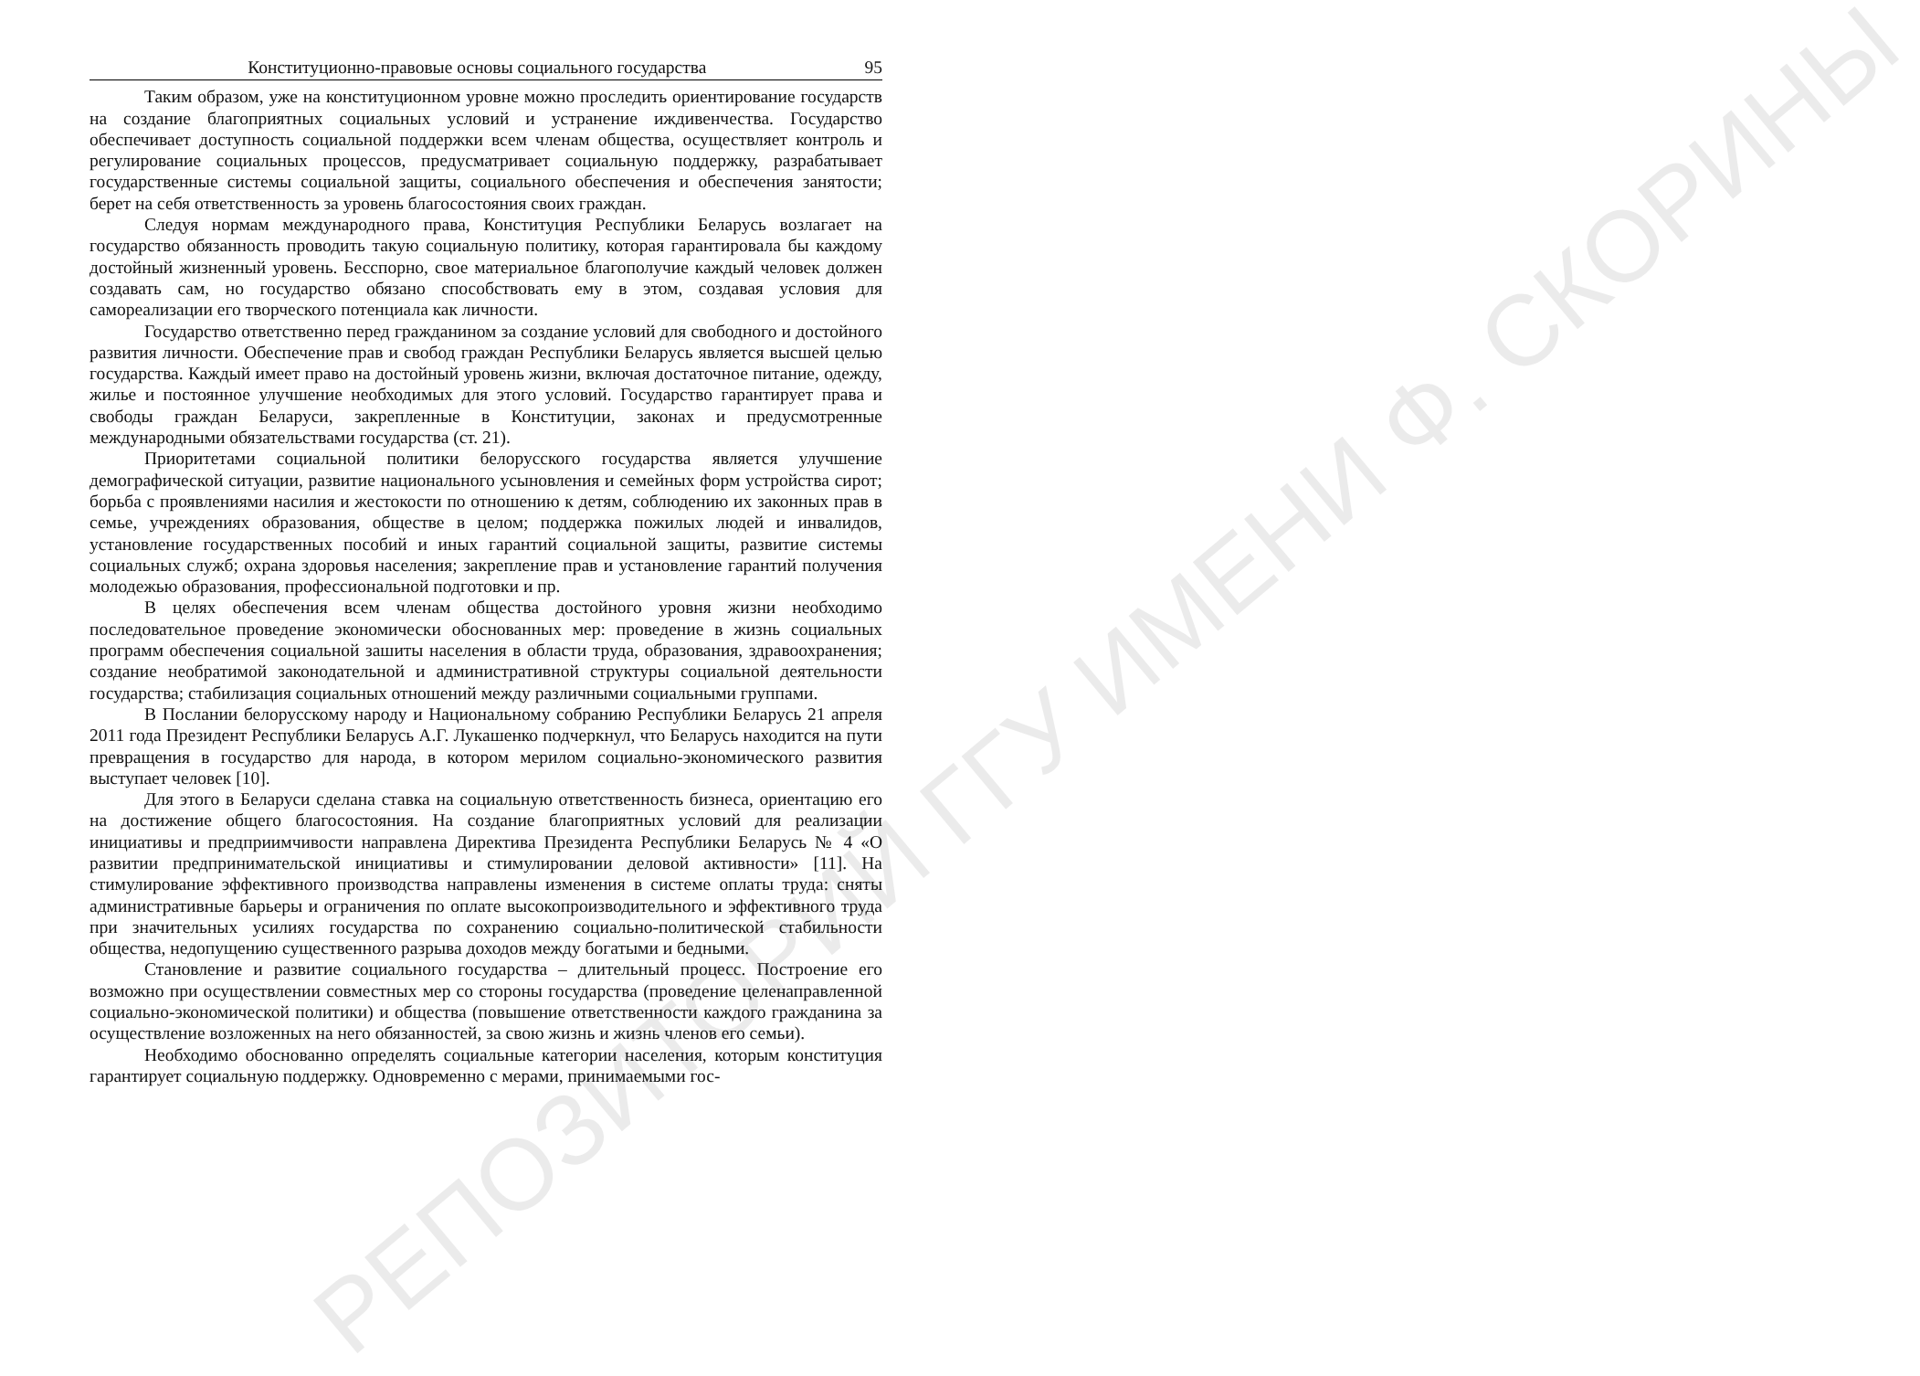РЕПОЗИТОРИЙ ГГУ ИМЕНИ Ф. СКОРИНЫ
Конституционно-правовые основы социального государства 95
Таким образом, уже на конституционном уровне можно проследить ориентирование государств на создание благоприятных социальных условий и устранение иждивенчества. Государство обеспечивает доступность социальной поддержки всем членам общества, осуществляет контроль и регулирование социальных процессов, предусматривает социальную поддержку, разрабатывает государственные системы социальной защиты, социального обеспечения и обеспечения занятости; берет на себя ответственность за уровень благосостояния своих граждан.
Следуя нормам международного права, Конституция Республики Беларусь возлагает на государство обязанность проводить такую социальную политику, которая гарантировала бы каждому достойный жизненный уровень. Бесспорно, свое материальное благополучие каждый человек должен создавать сам, но государство обязано способствовать ему в этом, создавая условия для самореализации его творческого потенциала как личности.
Государство ответственно перед гражданином за создание условий для свободного и достойного развития личности. Обеспечение прав и свобод граждан Республики Беларусь является высшей целью государства. Каждый имеет право на достойный уровень жизни, включая достаточное питание, одежду, жилье и постоянное улучшение необходимых для этого условий. Государство гарантирует права и свободы граждан Беларуси, закрепленные в Конституции, законах и предусмотренные международными обязательствами государства (ст. 21).
Приоритетами социальной политики белорусского государства является улучшение демографической ситуации, развитие национального усыновления и семейных форм устройства сирот; борьба с проявлениями насилия и жестокости по отношению к детям, соблюдению их законных прав в семье, учреждениях образования, обществе в целом; поддержка пожилых людей и инвалидов, установление государственных пособий и иных гарантий социальной защиты, развитие системы социальных служб; охрана здоровья населения; закрепление прав и установление гарантий получения молодежью образования, профессиональной подготовки и пр.
В целях обеспечения всем членам общества достойного уровня жизни необходимо последовательное проведение экономически обоснованных мер: проведение в жизнь социальных программ обеспечения социальной зашиты населения в области труда, образования, здравоохранения; создание необратимой законодательной и административной структуры социальной деятельности государства; стабилизация социальных отношений между различными социальными группами.
В Послании белорусскому народу и Национальному собранию Республики Беларусь 21 апреля 2011 года Президент Республики Беларусь А.Г. Лукашенко подчеркнул, что Беларусь находится на пути превращения в государство для народа, в котором мерилом социально-экономического развития выступает человек [10].
Для этого в Беларуси сделана ставка на социальную ответственность бизнеса, ориентацию его на достижение общего благосостояния. На создание благоприятных условий для реализации инициативы и предприимчивости направлена Директива Президента Республики Беларусь № 4 «О развитии предпринимательской инициативы и стимулировании деловой активности» [11]. На стимулирование эффективного производства направлены изменения в системе оплаты труда: сняты административные барьеры и ограничения по оплате высокопроизводительного и эффективного труда при значительных усилиях государства по сохранению социально-политической стабильности общества, недопущению существенного разрыва доходов между богатыми и бедными.
Становление и развитие социального государства – длительный процесс. Построение его возможно при осуществлении совместных мер со стороны государства (проведение целенаправленной социально-экономической политики) и общества (повышение ответственности каждого гражданина за осуществление возложенных на него обязанностей, за свою жизнь и жизнь членов его семьи).
Необходимо обоснованно определять социальные категории населения, которым конституция гарантирует социальную поддержку. Одновременно с мерами, принимаемыми гос-